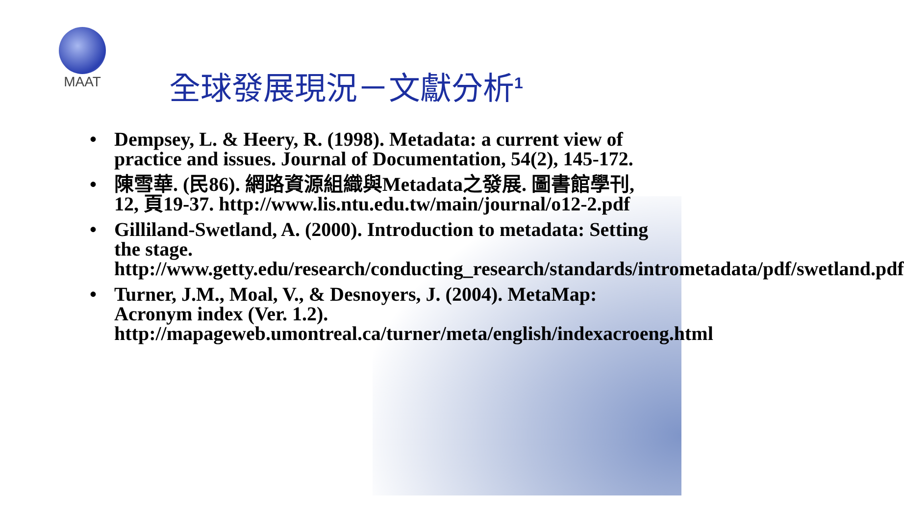MAAT
全球發展現況－文獻分析<sup>1</sup>
• Dempsey, L. & Heery, R. (1998). Metadata: a current view of practice and issues. Journal of Documentation, 54(2), 145-172.
• 陳雪華. (民86). 網路資源組織與Metadata之發展. 圖書館學刊, 12, 頁19-37. http://www.lis.ntu.edu.tw/main/journal/o12-2.pdf
• Gilliland-Swetland, A. (2000). Introduction to metadata: Setting the stage. http://www.getty.edu/research/conducting_research/standards/intrometadata/pdf/swetland.pdf
• Turner, J.M., Moal, V., & Desnoyers, J. (2004). MetaMap: Acronym index (Ver. 1.2). http://mapageweb.umontreal.ca/turner/meta/english/indexacroeng.html